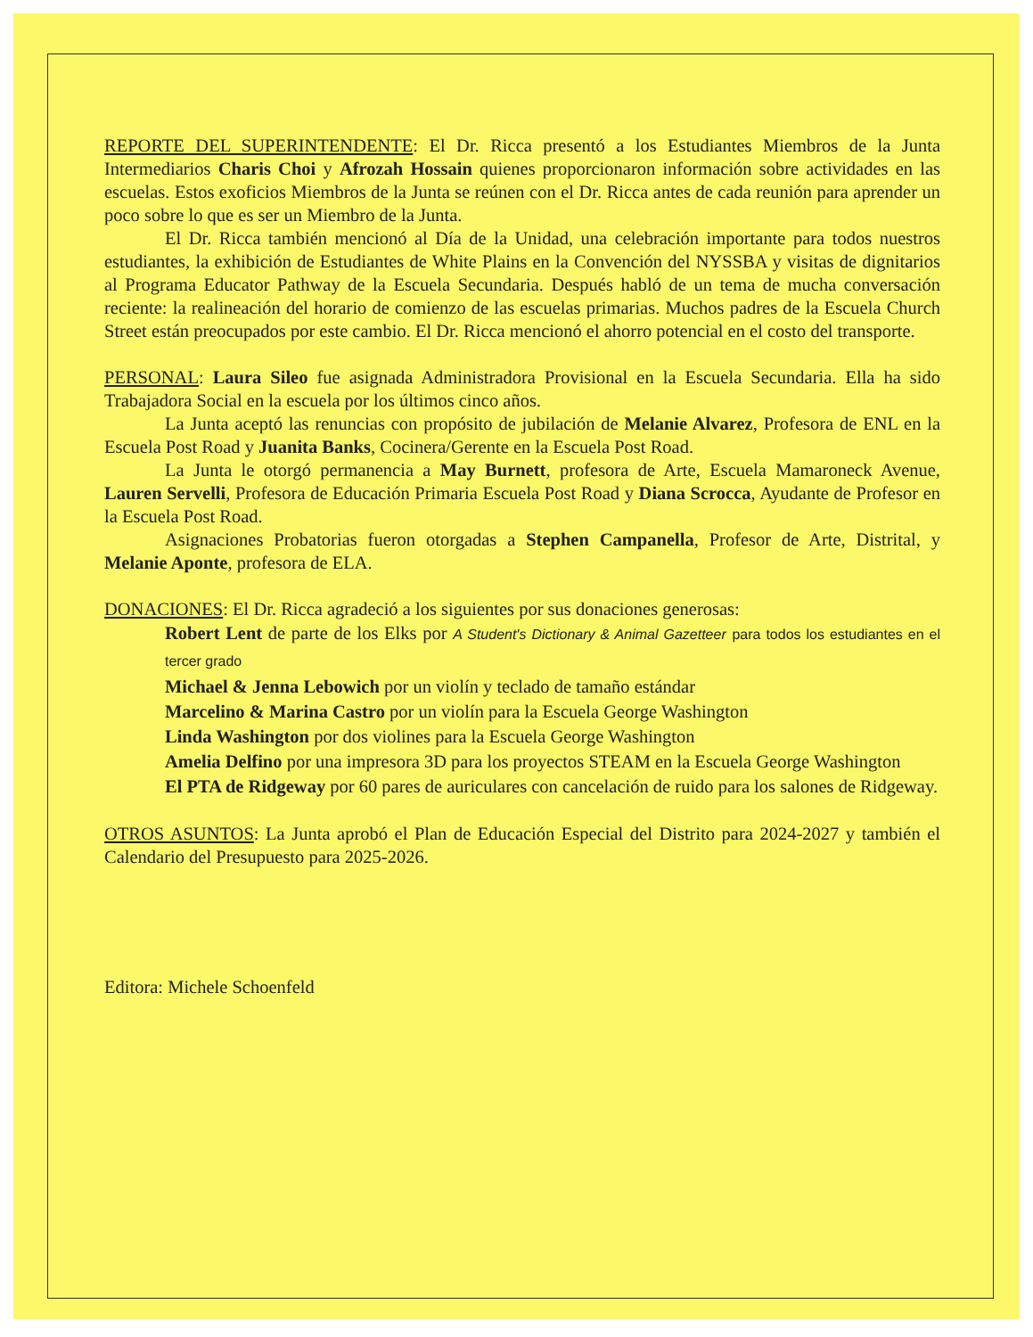REPORTE DEL SUPERINTENDENTE: El Dr. Ricca presentó a los Estudiantes Miembros de la Junta Intermediarios Charis Choi y Afrozah Hossain quienes proporcionaron información sobre actividades en las escuelas. Estos exoficios Miembros de la Junta se reúnen con el Dr. Ricca antes de cada reunión para aprender un poco sobre lo que es ser un Miembro de la Junta.
El Dr. Ricca también mencionó al Día de la Unidad, una celebración importante para todos nuestros estudiantes, la exhibición de Estudiantes de White Plains en la Convención del NYSSBA y visitas de dignitarios al Programa Educator Pathway de la Escuela Secundaria. Después habló de un tema de mucha conversación reciente: la realineación del horario de comienzo de las escuelas primarias. Muchos padres de la Escuela Church Street están preocupados por este cambio. El Dr. Ricca mencionó el ahorro potencial en el costo del transporte.
PERSONAL: Laura Sileo fue asignada Administradora Provisional en la Escuela Secundaria. Ella ha sido Trabajadora Social en la escuela por los últimos cinco años.
La Junta aceptó las renuncias con propósito de jubilación de Melanie Alvarez, Profesora de ENL en la Escuela Post Road y Juanita Banks, Cocinera/Gerente en la Escuela Post Road.
La Junta le otorgó permanencia a May Burnett, profesora de Arte, Escuela Mamaroneck Avenue, Lauren Servelli, Profesora de Educación Primaria Escuela Post Road y Diana Scrocca, Ayudante de Profesor en la Escuela Post Road.
Asignaciones Probatorias fueron otorgadas a Stephen Campanella, Profesor de Arte, Distrital, y Melanie Aponte, profesora de ELA.
DONACIONES: El Dr. Ricca agradeció a los siguientes por sus donaciones generosas:
Robert Lent de parte de los Elks por A Student's Dictionary & Animal Gazetteer para todos los estudiantes en el tercer grado
Michael & Jenna Lebowich por un violín y teclado de tamaño estándar
Marcelino & Marina Castro por un violín para la Escuela George Washington
Linda Washington por dos violines para la Escuela George Washington
Amelia Delfino por una impresora 3D para los proyectos STEAM en la Escuela George Washington
El PTA de Ridgeway por 60 pares de auriculares con cancelación de ruido para los salones de Ridgeway.
OTROS ASUNTOS: La Junta aprobó el Plan de Educación Especial del Distrito para 2024-2027 y también el Calendario del Presupuesto para 2025-2026.
Editora: Michele Schoenfeld